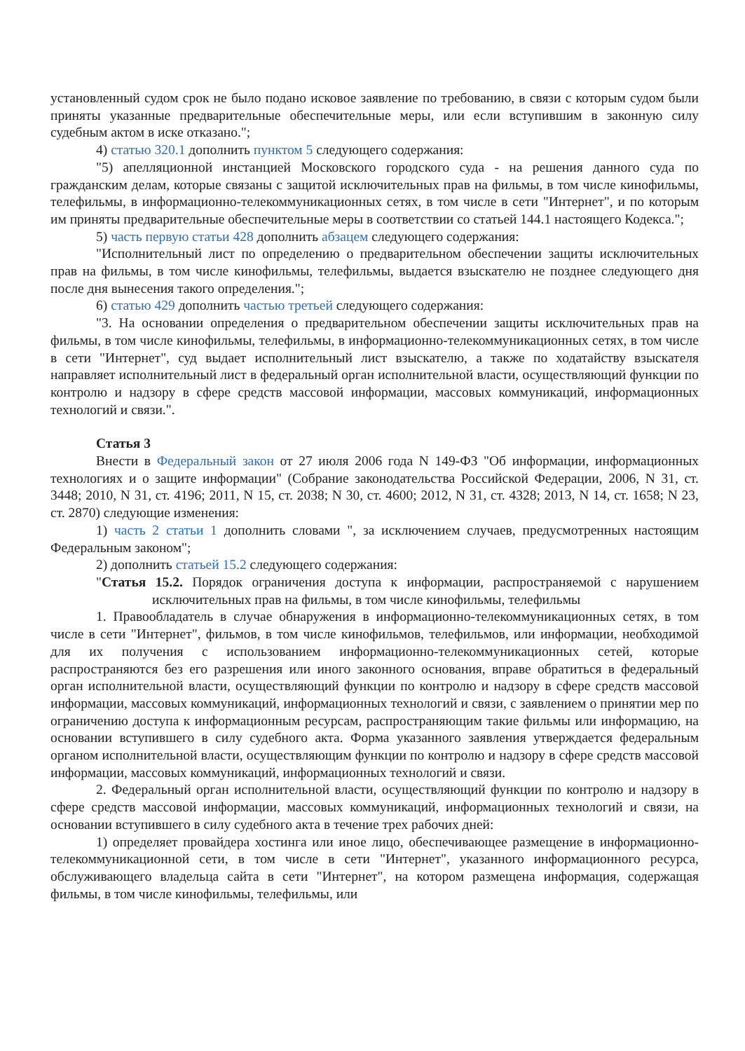установленный судом срок не было подано исковое заявление по требованию, в связи с которым судом были приняты указанные предварительные обеспечительные меры, или если вступившим в законную силу судебным актом в иске отказано.";
4) статью 320.1 дополнить пунктом 5 следующего содержания:
"5) апелляционной инстанцией Московского городского суда - на решения данного суда по гражданским делам, которые связаны с защитой исключительных прав на фильмы, в том числе кинофильмы, телефильмы, в информационно-телекоммуникационных сетях, в том числе в сети "Интернет", и по которым им приняты предварительные обеспечительные меры в соответствии со статьей 144.1 настоящего Кодекса.";
5) часть первую статьи 428 дополнить абзацем следующего содержания:
"Исполнительный лист по определению о предварительном обеспечении защиты исключительных прав на фильмы, в том числе кинофильмы, телефильмы, выдается взыскателю не позднее следующего дня после дня вынесения такого определения.";
6) статью 429 дополнить частью третьей следующего содержания:
"3. На основании определения о предварительном обеспечении защиты исключительных прав на фильмы, в том числе кинофильмы, телефильмы, в информационно-телекоммуникационных сетях, в том числе в сети "Интернет", суд выдает исполнительный лист взыскателю, а также по ходатайству взыскателя направляет исполнительный лист в федеральный орган исполнительной власти, осуществляющий функции по контролю и надзору в сфере средств массовой информации, массовых коммуникаций, информационных технологий и связи.".
Статья 3
Внести в Федеральный закон от 27 июля 2006 года N 149-ФЗ "Об информации, информационных технологиях и о защите информации" (Собрание законодательства Российской Федерации, 2006, N 31, ст. 3448; 2010, N 31, ст. 4196; 2011, N 15, ст. 2038; N 30, ст. 4600; 2012, N 31, ст. 4328; 2013, N 14, ст. 1658; N 23, ст. 2870) следующие изменения:
1) часть 2 статьи 1 дополнить словами ", за исключением случаев, предусмотренных настоящим Федеральным законом";
2) дополнить статьей 15.2 следующего содержания:
"Статья 15.2. Порядок ограничения доступа к информации, распространяемой с нарушением исключительных прав на фильмы, в том числе кинофильмы, телефильмы
1. Правообладатель в случае обнаружения в информационно-телекоммуникационных сетях, в том числе в сети "Интернет", фильмов, в том числе кинофильмов, телефильмов, или информации, необходимой для их получения с использованием информационно-телекоммуникационных сетей, которые распространяются без его разрешения или иного законного основания, вправе обратиться в федеральный орган исполнительной власти, осуществляющий функции по контролю и надзору в сфере средств массовой информации, массовых коммуникаций, информационных технологий и связи, с заявлением о принятии мер по ограничению доступа к информационным ресурсам, распространяющим такие фильмы или информацию, на основании вступившего в силу судебного акта. Форма указанного заявления утверждается федеральным органом исполнительной власти, осуществляющим функции по контролю и надзору в сфере средств массовой информации, массовых коммуникаций, информационных технологий и связи.
2. Федеральный орган исполнительной власти, осуществляющий функции по контролю и надзору в сфере средств массовой информации, массовых коммуникаций, информационных технологий и связи, на основании вступившего в силу судебного акта в течение трех рабочих дней:
1) определяет провайдера хостинга или иное лицо, обеспечивающее размещение в информационно-телекоммуникационной сети, в том числе в сети "Интернет", указанного информационного ресурса, обслуживающего владельца сайта в сети "Интернет", на котором размещена информация, содержащая фильмы, в том числе кинофильмы, телефильмы, или